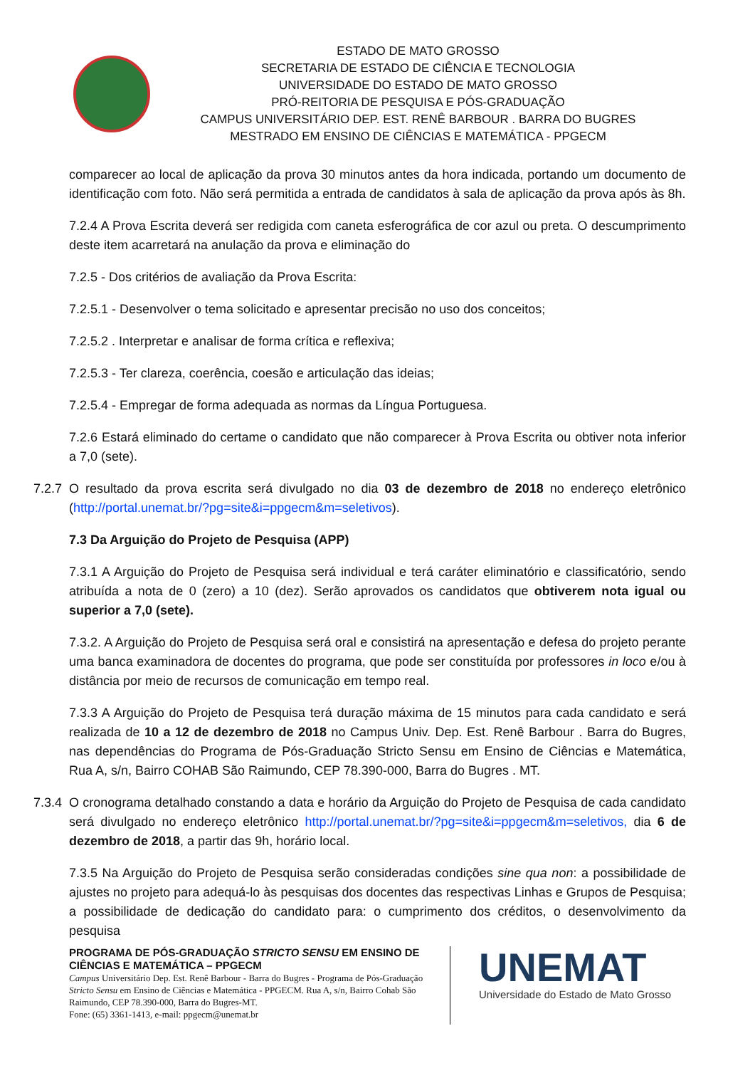ESTADO DE MATO GROSSO
SECRETARIA DE ESTADO DE CIÊNCIA E TECNOLOGIA
UNIVERSIDADE DO ESTADO DE MATO GROSSO
PRÓ-REITORIA DE PESQUISA E PÓS-GRADUAÇÃO
CAMPUS UNIVERSITÁRIO DEP. EST. RENÊ BARBOUR . BARRA DO BUGRES
MESTRADO EM ENSINO DE CIÊNCIAS E MATEMÁTICA - PPGECM
comparecer ao local de aplicação da prova 30 minutos antes da hora indicada, portando um documento de identificação com foto. Não será permitida a entrada de candidatos à sala de aplicação da prova após às 8h.
7.2.4 A Prova Escrita deverá ser redigida com caneta esferográfica de cor azul ou preta. O descumprimento deste item acarretará na anulação da prova e eliminação do
7.2.5 - Dos critérios de avaliação da Prova Escrita:
7.2.5.1 - Desenvolver o tema solicitado e apresentar precisão no uso dos conceitos;
7.2.5.2 . Interpretar e analisar de forma crítica e reflexiva;
7.2.5.3 - Ter clareza, coerência, coesão e articulação das ideias;
7.2.5.4 - Empregar de forma adequada as normas da Língua Portuguesa.
7.2.6 Estará eliminado do certame o candidato que não comparecer à Prova Escrita ou obtiver nota inferior a 7,0 (sete).
7.2.7 O resultado da prova escrita será divulgado no dia 03 de dezembro de 2018 no endereço eletrônico (http://portal.unemat.br/?pg=site&i=ppgecm&m=seletivos).
7.3 Da Arguição do Projeto de Pesquisa (APP)
7.3.1 A Arguição do Projeto de Pesquisa será individual e terá caráter eliminatório e classificatório, sendo atribuída a nota de 0 (zero) a 10 (dez). Serão aprovados os candidatos que obtiverem nota igual ou superior a 7,0 (sete).
7.3.2. A Arguição do Projeto de Pesquisa será oral e consistirá na apresentação e defesa do projeto perante uma banca examinadora de docentes do programa, que pode ser constituída por professores in loco e/ou à distância por meio de recursos de comunicação em tempo real.
7.3.3 A Arguição do Projeto de Pesquisa terá duração máxima de 15 minutos para cada candidato e será realizada de 10 a 12 de dezembro de 2018 no Campus Univ. Dep. Est. Renê Barbour . Barra do Bugres, nas dependências do Programa de Pós-Graduação Stricto Sensu em Ensino de Ciências e Matemática, Rua A, s/n, Bairro COHAB São Raimundo, CEP 78.390-000, Barra do Bugres . MT.
7.3.4 O cronograma detalhado constando a data e horário da Arguição do Projeto de Pesquisa de cada candidato será divulgado no endereço eletrônico http://portal.unemat.br/?pg=site&i=ppgecm&m=seletivos, dia 6 de dezembro de 2018, a partir das 9h, horário local.
7.3.5 Na Arguição do Projeto de Pesquisa serão consideradas condições sine qua non: a possibilidade de ajustes no projeto para adequá-lo às pesquisas dos docentes das respectivas Linhas e Grupos de Pesquisa; a possibilidade de dedicação do candidato para: o cumprimento dos créditos, o desenvolvimento da pesquisa
PROGRAMA DE PÓS-GRADUAÇÃO STRICTO SENSU EM ENSINO DE CIÊNCIAS E MATEMÁTICA – PPGECM
Campus Universitário Dep. Est. Renê Barbour - Barra do Bugres - Programa de Pós-Graduação Stricto Sensu em Ensino de Ciências e Matemática - PPGECM. Rua A, s/n, Bairro Cohab São Raimundo, CEP 78.390-000, Barra do Bugres-MT.
Fone: (65) 3361-1413, e-mail: ppgecm@unemat.br
UNEMAT
Universidade do Estado de Mato Grosso